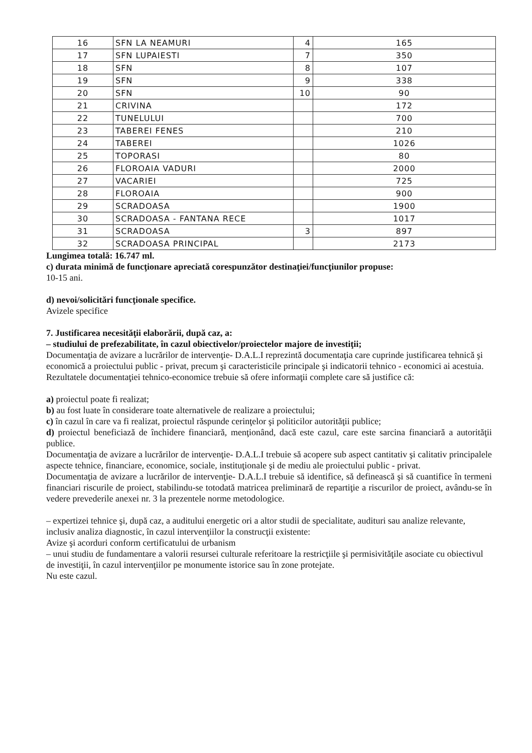| 16 | SFN LA NEAMURI | 4 | 165 |
| 17 | SFN LUPAIESTI | 7 | 350 |
| 18 | SFN | 8 | 107 |
| 19 | SFN | 9 | 338 |
| 20 | SFN | 10 | 90 |
| 21 | CRIVINA | | 172 |
| 22 | TUNELULUI | | 700 |
| 23 | TABEREI FENES | | 210 |
| 24 | TABEREI | | 1026 |
| 25 | TOPORASI | | 80 |
| 26 | FLOROAIA VADURI | | 2000 |
| 27 | VACARIEI | | 725 |
| 28 | FLOROAIA | | 900 |
| 29 | SCRADOASA | | 1900 |
| 30 | SCRADOASA - FANTANA RECE | | 1017 |
| 31 | SCRADOASA | 3 | 897 |
| 32 | SCRADOASA PRINCIPAL | | 2173 |
Lungimea totală: 16.747 ml.
c) durata minimă de funcţionare apreciată corespunzător destinaţiei/funcţiunilor propuse:
10-15 ani.
d) nevoi/solicitări funcţionale specifice.
Avizele specifice
7. Justificarea necesităţii elaborării, după caz, a:
– studiului de prefezabilitate, în cazul obiectivelor/proiectelor majore de investiţii;
Documentaţia de avizare a lucrărilor de intervenţie- D.A.L.I reprezintă documentaţia care cuprinde justificarea tehnică şi economică a proiectului public - privat, precum şi caracteristicile principale şi indicatorii tehnico - economici ai acestuia. Rezultatele documentaţiei tehnico-economice trebuie să ofere informaţii complete care să justifice că:
a) proiectul poate fi realizat;
b) au fost luate în considerare toate alternativele de realizare a proiectului;
c) în cazul în care va fi realizat, proiectul răspunde cerinţelor şi politicilor autorităţii publice;
d) proiectul beneficiază de închidere financiară, menţionând, dacă este cazul, care este sarcina financiară a autorităţii publice.
Documentaţia de avizare a lucrărilor de intervenţie- D.A.L.I trebuie să acopere sub aspect cantitativ şi calitativ principalele aspecte tehnice, financiare, economice, sociale, instituţionale şi de mediu ale proiectului public - privat.
Documentaţia de avizare a lucrărilor de intervenţie- D.A.L.I trebuie să identifice, să definească şi să cuantifice în termeni financiari riscurile de proiect, stabilindu-se totodată matricea preliminară de repartiţie a riscurilor de proiect, avându-se în vedere prevederile anexei nr. 3 la prezentele norme metodologice.
– expertizei tehnice şi, după caz, a auditului energetic ori a altor studii de specialitate, audituri sau analize relevante, inclusiv analiza diagnostic, în cazul intervenţiilor la construcţii existente:
Avize şi acorduri conform certificatului de urbanism
– unui studiu de fundamentare a valorii resursei culturale referitoare la restricţiile şi permisivităţile asociate cu obiectivul de investiţii, în cazul intervenţiilor pe monumente istorice sau în zone protejate.
Nu este cazul.